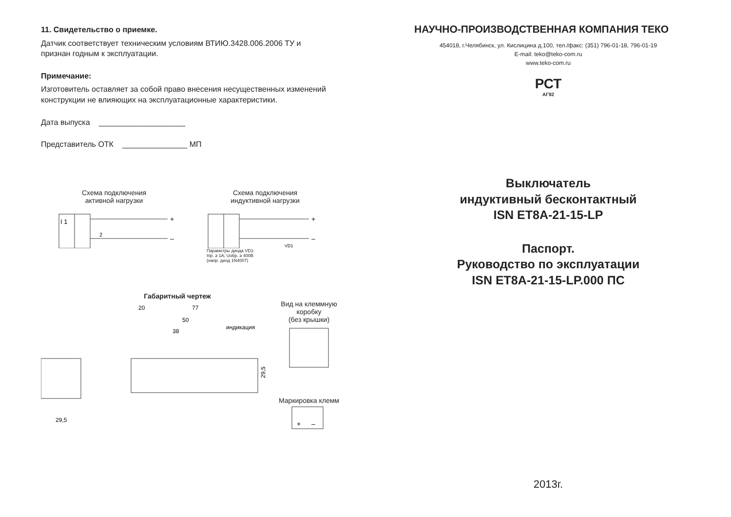11. Свидетельство о приемке.
Датчик соответствует техническим условиям ВТИЮ.3428.006.2006 ТУ и
признан годным к эксплуатации.
Примечание:
Изготовитель оставляет за собой право внесения несущественных изменений
конструкции не влияющих на эксплуатационные характеристики.
Дата выпуска ____________________
Представитель ОТК _______________ МП
Схема подключения
активной нагрузки
I 1
+
–
2
Схема подключения
индуктивной нагрузки
+
–
VD1
Параметры диода VD1:
Iпр. ≥ 1А; Uобр. ≥ 400В
(напр. диод 1N4007)
Габаритный чертеж
29,5
20
77
50
38
индикация
29,5
Вид на клеммную
коробку
(без крышки) Маркировка клемм
+
–
НАУЧНО-ПРОИЗВОДСТВЕННАЯ КОМПАНИЯ ТЕКО
454018, г.Челябинск, ул. Кислицина д.100, тел./факс: (351) 796-01-18, 796-01-19
E-mail: teko@teko-com.ru
www.teko-com.ru
РСТ
АГ92
Выключатель
индуктивный бесконтактный
ISN ET8A-21-15-LP
Паспорт.
Руководство по эксплуатации
ISN ET8A-21-15-LP.000 ПС
2013г.